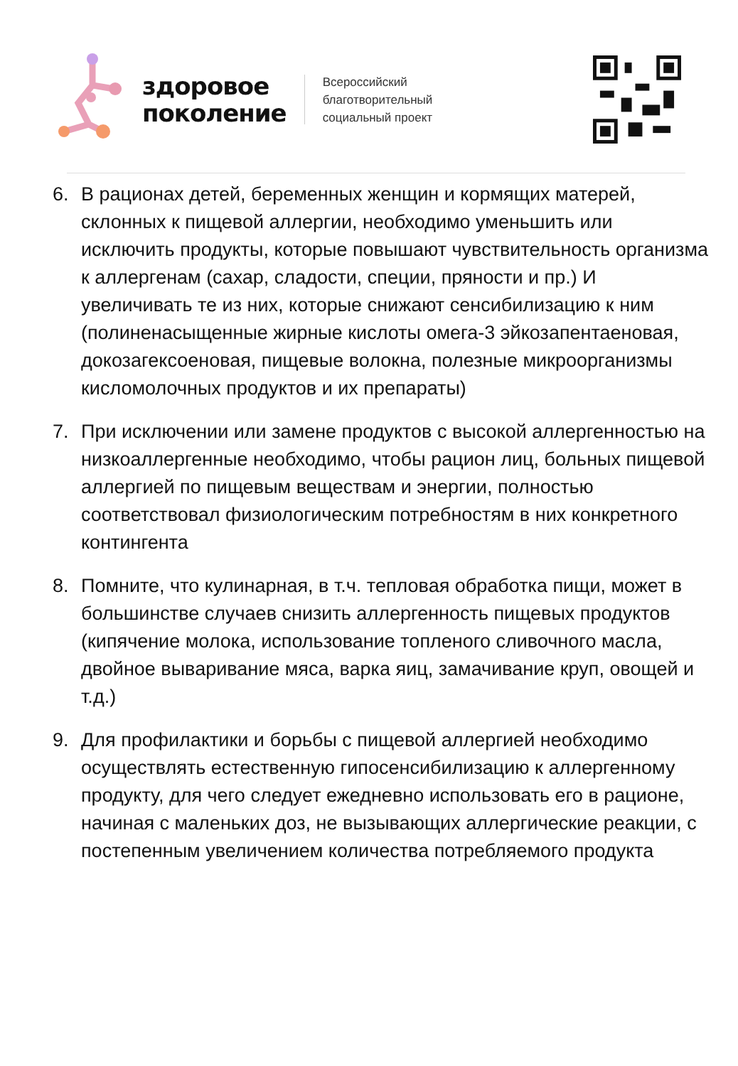здоровое
поколение
Всероссийский
благотворительный
социальный проект
6. В рационах детей, беременных женщин и кормящих матерей, склонных к пищевой аллергии, необходимо уменьшить или исключить продукты, которые повышают чувствительность организма к аллергенам (сахар, сладости, специи, пряности и пр.) И увеличивать те из них, которые снижают сенсибилизацию к ним (полиненасыщенные жирные кислоты омега-3 эйкозапентаеновая, докозагексоеновая, пищевые волокна, полезные микроорганизмы кисломолочных продуктов и их препараты)
7. При исключении или замене продуктов с высокой аллергенностью на низкоаллергенные необходимо, чтобы рацион лиц, больных пищевой аллергией по пищевым веществам и энергии, полностью соответствовал физиологическим потребностям в них конкретного контингента
8. Помните, что кулинарная, в т.ч. тепловая обработка пищи, может в большинстве случаев снизить аллергенность пищевых продуктов (кипячение молока, использование топленого сливочного масла, двойное вываривание мяса, варка яиц, замачивание круп, овощей и т.д.)
9. Для профилактики и борьбы с пищевой аллергией необходимо осуществлять естественную гипосенсибилизацию к аллергенному продукту, для чего следует ежедневно использовать его в рационе, начиная с маленьких доз, не вызывающих аллергические реакции, с постепенным увеличением количества потребляемого продукта